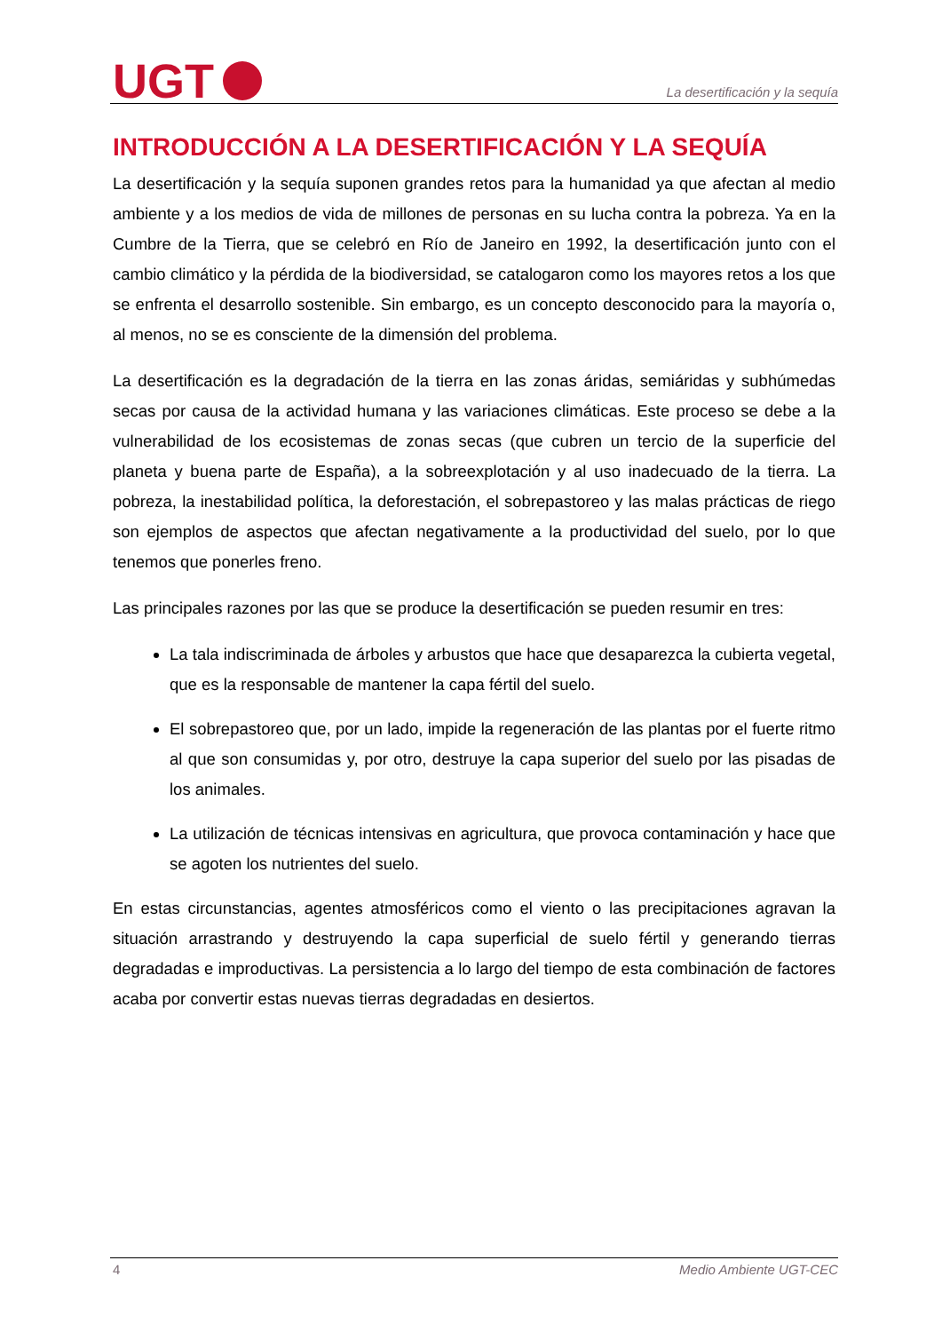UGT
La desertificación y la sequía
INTRODUCCIÓN A LA DESERTIFICACIÓN Y LA SEQUÍA
La desertificación y la sequía suponen grandes retos para la humanidad ya que afectan al medio ambiente y a los medios de vida de millones de personas en su lucha contra la pobreza. Ya en la Cumbre de la Tierra, que se celebró en Río de Janeiro en 1992, la desertificación junto con el cambio climático y la pérdida de la biodiversidad, se catalogaron como los mayores retos a los que se enfrenta el desarrollo sostenible. Sin embargo, es un concepto desconocido para la mayoría o, al menos, no se es consciente de la dimensión del problema.
La desertificación es la degradación de la tierra en las zonas áridas, semiáridas y subhúmedas secas por causa de la actividad humana y las variaciones climáticas. Este proceso se debe a la vulnerabilidad de los ecosistemas de zonas secas (que cubren un tercio de la superficie del planeta y buena parte de España), a la sobreexplotación y al uso inadecuado de la tierra. La pobreza, la inestabilidad política, la deforestación, el sobrepastoreo y las malas prácticas de riego son ejemplos de aspectos que afectan negativamente a la productividad del suelo, por lo que tenemos que ponerles freno.
Las principales razones por las que se produce la desertificación se pueden resumir en tres:
La tala indiscriminada de árboles y arbustos que hace que desaparezca la cubierta vegetal, que es la responsable de mantener la capa fértil del suelo.
El sobrepastoreo que, por un lado, impide la regeneración de las plantas por el fuerte ritmo al que son consumidas y, por otro, destruye la capa superior del suelo por las pisadas de los animales.
La utilización de técnicas intensivas en agricultura, que provoca contaminación y hace que se agoten los nutrientes del suelo.
En estas circunstancias, agentes atmosféricos como el viento o las precipitaciones agravan la situación arrastrando y destruyendo la capa superficial de suelo fértil y generando tierras degradadas e improductivas. La persistencia a lo largo del tiempo de esta combinación de factores acaba por convertir estas nuevas tierras degradadas en desiertos.
4 Medio Ambiente UGT-CEC